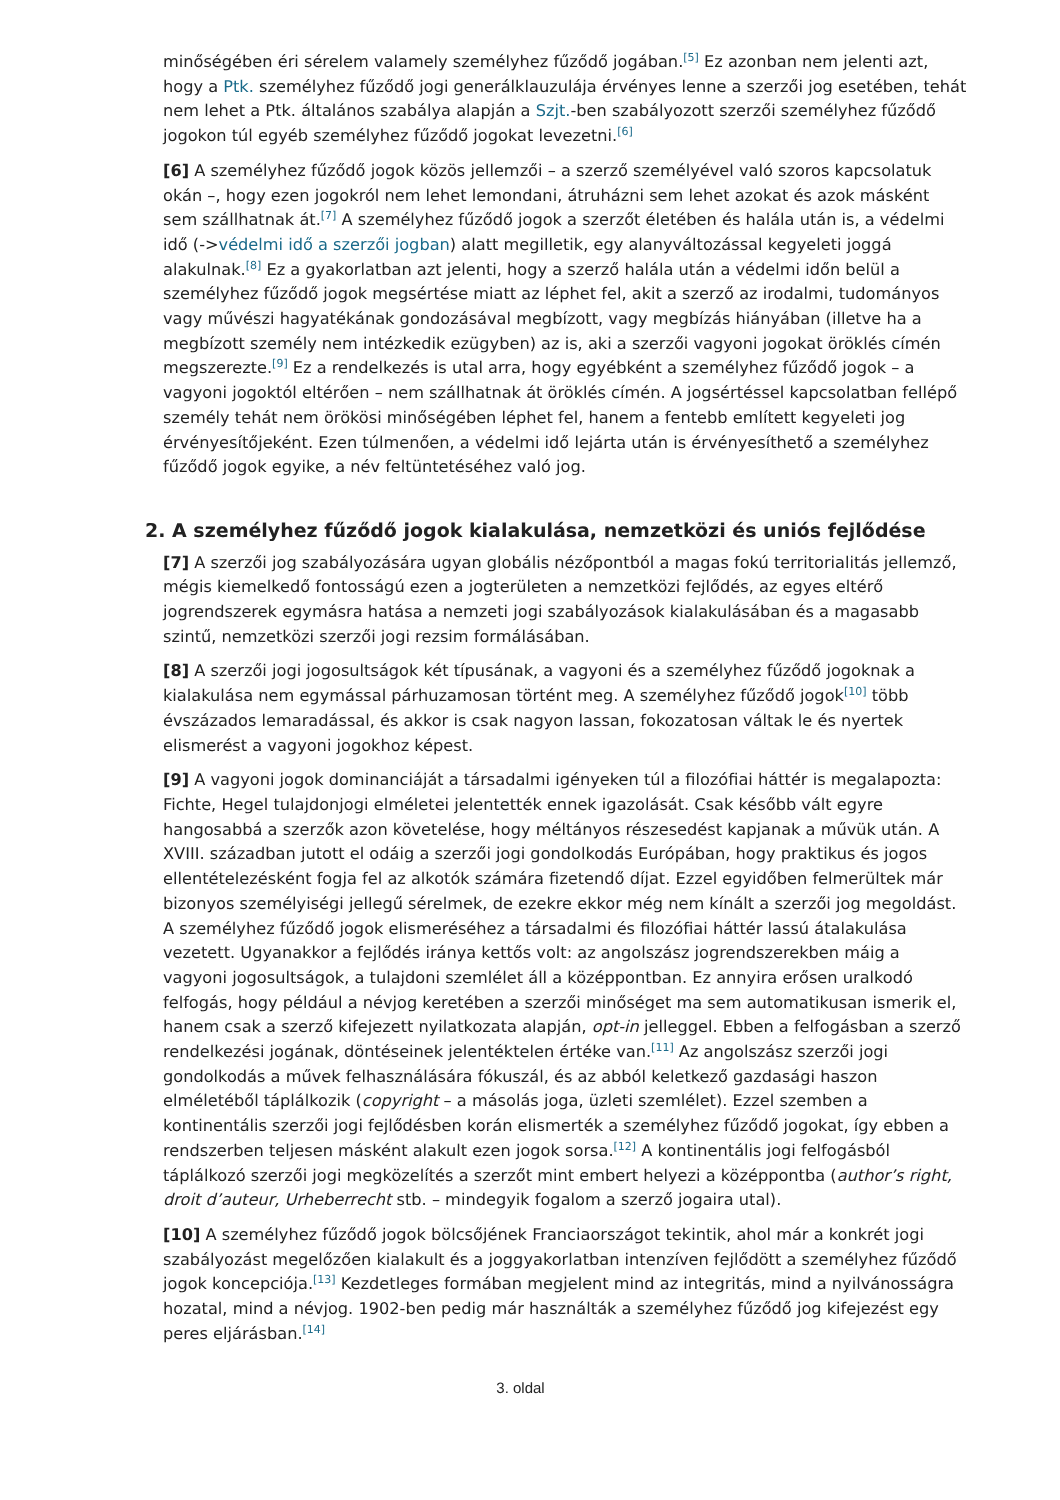minőségében éri sérelem valamely személyhez fűződő jogában.<sup>[5]</sup> Ez azonban nem jelenti azt, hogy a Ptk. személyhez fűződő jogi generálklauzulája érvényes lenne a szerzői jog esetében, tehát nem lehet a Ptk. általános szabálya alapján a Szjt.-ben szabályozott szerzői személyhez fűződő jogokon túl egyéb személyhez fűződő jogokat levezetni.<sup>[6]</sup>
[6] A személyhez fűződő jogok közös jellemzői – a szerző személyével való szoros kapcsolatuk okán –, hogy ezen jogokról nem lehet lemondani, átruházni sem lehet azokat és azok másként sem szállhatnak át.<sup>[7]</sup> A személyhez fűződő jogok a szerzőt életében és halála után is, a védelmi idő (->védelmi idő a szerzői jogban) alatt megilletik, egy alanyváltozással kegyeleti joggá alakulnak.<sup>[8]</sup> Ez a gyakorlatban azt jelenti, hogy a szerző halála után a védelmi időn belül a személyhez fűződő jogok megsértése miatt az léphet fel, akit a szerző az irodalmi, tudományos vagy művészi hagyatékának gondozásával megbízott, vagy megbízás hiányában (illetve ha a megbízott személy nem intézkedik ezügyben) az is, aki a szerzői vagyoni jogokat öröklés címén megszerezte.<sup>[9]</sup> Ez a rendelkezés is utal arra, hogy egyébként a személyhez fűződő jogok – a vagyoni jogoktól eltérően – nem szállhatnak át öröklés címén. A jogsértéssel kapcsolatban fellépő személy tehát nem örökösi minőségében léphet fel, hanem a fentebb említett kegyeleti jog érvényesítőjeként. Ezen túlmenően, a védelmi idő lejárta után is érvényesíthető a személyhez fűződő jogok egyike, a név feltüntetéséhez való jog.
2. A személyhez fűződő jogok kialakulása, nemzetközi és uniós fejlődése
[7] A szerzői jog szabályozására ugyan globális nézőpontból a magas fokú territorialitás jellemző, mégis kiemelkedő fontosságú ezen a jogterületen a nemzetközi fejlődés, az egyes eltérő jogrendszerek egymásra hatása a nemzeti jogi szabályozások kialakulásában és a magasabb szintű, nemzetközi szerzői jogi rezsim formálásában.
[8] A szerzői jogi jogosultságok két típusának, a vagyoni és a személyhez fűződő jogoknak a kialakulása nem egymással párhuzamosan történt meg. A személyhez fűződő jogok<sup>[10]</sup> több évszázados lemaradással, és akkor is csak nagyon lassan, fokozatosan váltak le és nyertek elismerést a vagyoni jogokhoz képest.
[9] A vagyoni jogok dominanciáját a társadalmi igényeken túl a filozófiai háttér is megalapozta: Fichte, Hegel tulajdonjogi elméletei jelentették ennek igazolását. Csak később vált egyre hangosabbá a szerzők azon követelése, hogy méltányos részesedést kapjanak a művük után. A XVIII. században jutott el odáig a szerzői jogi gondolkodás Európában, hogy praktikus és jogos ellentételezésként fogja fel az alkotók számára fizetendő díjat. Ezzel egyidőben felmerültek már bizonyos személyiségi jellegű sérelmek, de ezekre ekkor még nem kínált a szerzői jog megoldást. A személyhez fűződő jogok elismeréséhez a társadalmi és filozófiai háttér lassú átalakulása vezetett. Ugyanakkor a fejlődés iránya kettős volt: az angolszász jogrendszerekben máig a vagyoni jogosultságok, a tulajdoni szemlélet áll a középpontban. Ez annyira erősen uralkodó felfogás, hogy például a névjog keretében a szerzői minőséget ma sem automatikusan ismerik el, hanem csak a szerző kifejezett nyilatkozata alapján, opt-in jelleggel. Ebben a felfogásban a szerző rendelkezési jogának, döntéseinek jelentéktelen értéke van.<sup>[11]</sup> Az angolszász szerzői jogi gondolkodás a művek felhasználására fókuszál, és az abból keletkező gazdasági haszon elméletéből táplálkozik (copyright – a másolás joga, üzleti szemlélet). Ezzel szemben a kontinentális szerzői jogi fejlődésben korán elismerték a személyhez fűződő jogokat, így ebben a rendszerben teljesen másként alakult ezen jogok sorsa.<sup>[12]</sup> A kontinentális jogi felfogásból táplálkozó szerzői jogi megközelítés a szerzőt mint embert helyezi a középpontba (author’s right, droit d’auteur, Urheberrecht stb. – mindegyik fogalom a szerző jogaira utal).
[10] A személyhez fűződő jogok bölcsőjének Franciaországot tekintik, ahol már a konkrét jogi szabályozást megelőzően kialakult és a joggyakorlatban intenzíven fejlődött a személyhez fűződő jogok koncepciója.<sup>[13]</sup> Kezdetleges formában megjelent mind az integritás, mind a nyilvánosságra hozatal, mind a névjog. 1902-ben pedig már használták a személyhez fűződő jog kifejezést egy peres eljárásban.<sup>[14]</sup>
3. oldal